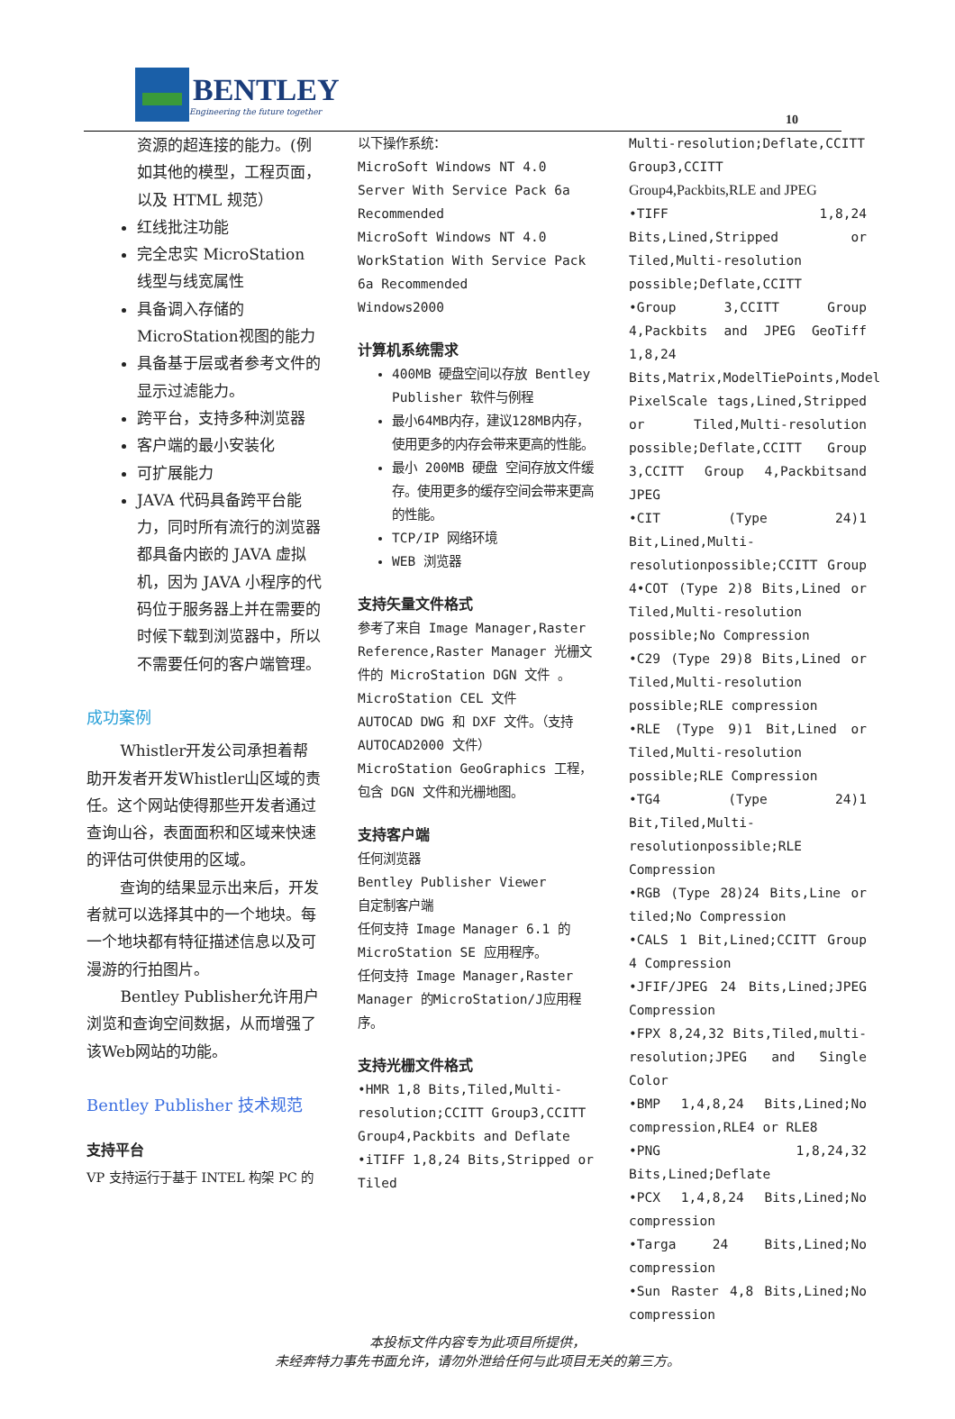BENTLEY
Engineering the future together
10
资源的超连接的能力。(例如其他的模型，工程页面，以及 HTML 规范）
红线批注功能
完全忠实 MicroStation 线型与线宽属性
具备调入存储的 MicroStation视图的能力
具备基于层或者参考文件的显示过滤能力。
跨平台，支持多种浏览器
客户端的最小安装化
可扩展能力
JAVA 代码具备跨平台能力，同时所有流行的浏览器都具备内嵌的 JAVA 虚拟机，因为 JAVA 小程序的代码位于服务器上并在需要的时候下载到浏览器中，所以不需要任何的客户端管理。
成功案例
Whistler开发公司承担着帮助开发者开发Whistler山区域的责任。这个网站使得那些开发者通过查询山谷，表面面积和区域来快速的评估可供使用的区域。
查询的结果显示出来后，开发者就可以选择其中的一个地块。每一个地块都有特征描述信息以及可漫游的行拍图片。
Bentley Publisher允许用户浏览和查询空间数据，从而增强了该Web网站的功能。
Bentley Publisher 技术规范
支持平台
VP 支持运行于基于 INTEL 构架 PC 的
以下操作系统：
MicroSoft Windows NT 4.0 Server With Service Pack 6a Recommended
MicroSoft Windows NT 4.0 WorkStation With Service Pack 6a Recommended
Windows2000
计算机系统需求
400MB 硬盘空间以存放 Bentley Publisher 软件与例程
最小64MB内存，建议128MB内存，使用更多的内存会带来更高的性能。
最小 200MB 硬盘 空间存放文件缓存。使用更多的缓存空间会带来更高的性能。
TCP/IP 网络环境
WEB 浏览器
支持矢量文件格式
参考了来自 Image Manager,Raster Reference,Raster Manager 光栅文件的 MicroStation DGN 文件 。
MicroStation CEL 文件
AUTOCAD DWG 和 DXF 文件。（支持 AUTOCAD2000 文件）
MicroStation GeoGraphics 工程，包含 DGN 文件和光栅地图。
支持客户端
任何浏览器
Bentley Publisher Viewer
自定制客户端
任何支持 Image Manager 6.1 的 MicroStation SE 应用程序。
任何支持 Image Manager,Raster Manager 的MicroStation/J应用程序。
支持光栅文件格式
•HMR 1,8 Bits,Tiled,Multi-resolution;CCITT Group3,CCITT Group4,Packbits and Deflate
•iTIFF 1,8,24 Bits,Stripped or Tiled
Multi-resolution;Deflate,CCITT Group3,CCITT
Group4,Packbits,RLE and JPEG
•TIFF 1,8,24 Bits,Lined,Stripped or Tiled,Multi-resolution possible;Deflate,CCITT
•Group 3,CCITT Group 4,Packbits and JPEG GeoTiff 1,8,24 Bits,Matrix,ModelTiePoints,Model PixelScale tags,Lined,Stripped or Tiled,Multi-resolution possible;Deflate,CCITT Group 3,CCITT Group 4,Packbitsand JPEG
•CIT (Type 24)1 Bit,Lined,Multi-resolutionpossible;CCITT Group 4•COT (Type 2)8 Bits,Lined or Tiled,Multi-resolution possible;No Compression
•C29 (Type 29)8 Bits,Lined or Tiled,Multi-resolution possible;RLE compression
•RLE (Type 9)1 Bit,Lined or Tiled,Multi-resolution possible;RLE Compression
•TG4 (Type 24)1 Bit,Tiled,Multi-resolutionpossible;RLE Compression
•RGB (Type 28)24 Bits,Line or tiled;No Compression
•CALS 1 Bit,Lined;CCITT Group 4 Compression
•JFIF/JPEG 24 Bits,Lined;JPEG Compression
•FPX 8,24,32 Bits,Tiled,multi-resolution;JPEG and Single Color
•BMP 1,4,8,24 Bits,Lined;No compression,RLE4 or RLE8
•PNG 1,8,24,32 Bits,Lined;Deflate
•PCX 1,4,8,24 Bits,Lined;No compression
•Targa 24 Bits,Lined;No compression
•Sun Raster 4,8 Bits,Lined;No compression
本投标文件内容专为此项目所提供，
未经奔特力事先书面允许，请勿外泄给任何与此项目无关的第三方。